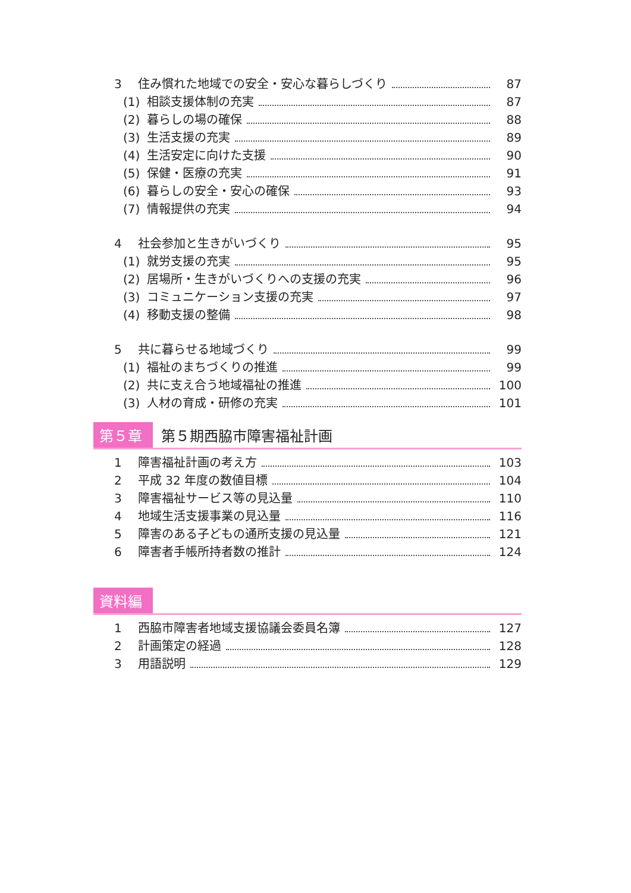3 住み慣れた地域での安全・安心な暮らしづくり 87
(1) 相談支援体制の充実 87
(2) 暮らしの場の確保 88
(3) 生活支援の充実 89
(4) 生活安定に向けた支援 90
(5) 保健・医療の充実 91
(6) 暮らしの安全・安心の確保 93
(7) 情報提供の充実 94
4 社会参加と生きがいづくり 95
(1) 就労支援の充実 95
(2) 居場所・生きがいづくりへの支援の充実 96
(3) コミュニケーション支援の充実 97
(4) 移動支援の整備 98
5 共に暮らせる地域づくり 99
(1) 福祉のまちづくりの推進 99
(2) 共に支え合う地域福祉の推進 100
(3) 人材の育成・研修の充実 101
第５章 第５期西脇市障害福祉計画
1 障害福祉計画の考え方 103
2 平成 32 年度の数値目標 104
3 障害福祉サービス等の見込量 110
4 地域生活支援事業の見込量 116
5 障害のある子どもの通所支援の見込量 121
6 障害者手帳所持者数の推計 124
資料編
1 西脇市障害者地域支援協議会委員名簿 127
2 計画策定の経過 128
3 用語説明 129